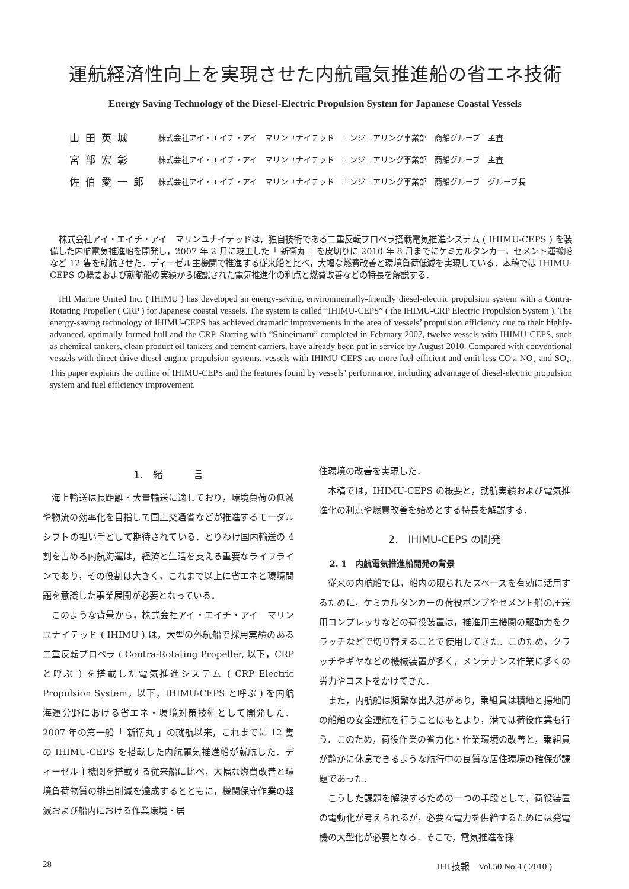運航経済性向上を実現させた内航電気推進船の省エネ技術
Energy Saving Technology of the Diesel-Electric Propulsion System for Japanese Coastal Vessels
| 山田英城 | 株式会社アイ・エイチ・アイ マリンユナイテッド エンジニアリング事業部 商船グループ 主査 |
| 宮部宏彰 | 株式会社アイ・エイチ・アイ マリンユナイテッド エンジニアリング事業部 商船グループ 主査 |
| 佐伯愛一郎 | 株式会社アイ・エイチ・アイ マリンユナイテッド エンジニアリング事業部 商船グループ グループ長 |
株式会社アイ・エイチ・アイ　マリンユナイテッドは，独自技術である二重反転プロペラ搭載電気推進システム ( IHIMU-CEPS ) を装備した内航電気推進船を開発し，2007 年 2 月に竣工した「 新衛丸 」を皮切りに 2010 年 8 月までにケミカルタンカー，セメント運搬船など 12 隻を就航させた．ディーゼル主機関で推進する従来船と比べ，大幅な燃費改善と環境負荷低減を実現している．本稿では IHIMU-CEPS の概要および就航船の実績から確認された電気推進化の利点と燃費改善などの特長を解説する．
IHI Marine United Inc. ( IHIMU ) has developed an energy-saving, environmentally-friendly diesel-electric propulsion system with a Contra-Rotating Propeller ( CRP ) for Japanese coastal vessels. The system is called “IHIMU-CEPS” ( the IHIMU-CRP Electric Propulsion System ). The energy-saving technology of IHIMU-CEPS has achieved dramatic improvements in the area of vessels’ propulsion efficiency due to their highly-advanced, optimally formed hull and the CRP. Starting with “Shineimaru” completed in February 2007, twelve vessels with IHIMU-CEPS, such as chemical tankers, clean product oil tankers and cement carriers, have already been put in service by August 2010. Compared with conventional vessels with direct-drive diesel engine propulsion systems, vessels with IHIMU-CEPS are more fuel efficient and emit less CO<sub>2</sub>, NO<sub>x</sub> and SO<sub>x</sub>. This paper explains the outline of IHIMU-CEPS and the features found by vessels’ performance, including advantage of diesel-electric propulsion system and fuel efficiency improvement.
1.　緒　　　言
海上輸送は長距離・大量輸送に適しており，環境負荷の低減や物流の効率化を目指して国土交通省などが推進するモーダルシフトの担い手として期待されている．とりわけ国内輸送の 4 割を占める内航海運は，経済と生活を支える重要なライフラインであり，その役割は大きく，これまで以上に省エネと環境問題を意識した事業展開が必要となっている．
このような背景から，株式会社アイ・エイチ・アイ　マリンユナイテッド ( IHIMU ) は，大型の外航船で採用実績のある二重反転プロペラ ( Contra-Rotating Propeller, 以下，CRP と呼ぶ ) を搭載した電気推進システム ( CRP Electric Propulsion System，以下，IHIMU-CEPS と呼ぶ ) を内航海運分野における省エネ・環境対策技術として開発した．2007 年の第一船「 新衛丸 」の就航以来，これまでに 12 隻の IHIMU-CEPS を搭載した内航電気推進船が就航した．ディーゼル主機関を搭載する従来船に比べ，大幅な燃費改善と環境負荷物質の排出削減を達成するとともに，機関保守作業の軽減および船内における作業環境・居
住環境の改善を実現した．
本稿では，IHIMU-CEPS の概要と，就航実績および電気推進化の利点や燃費改善を始めとする特長を解説する．
2.　IHIMU-CEPS の開発
2. 1　内航電気推進船開発の背景
従来の内航船では，船内の限られたスペースを有効に活用するために，ケミカルタンカーの荷役ポンプやセメント船の圧送用コンプレッサなどの荷役装置は，推進用主機関の駆動力をクラッチなどで切り替えることで使用してきた．このため，クラッチやギヤなどの機械装置が多く，メンテナンス作業に多くの労力やコストをかけてきた．
また，内航船は頻繁な出入港があり，乗組員は積地と揚地間の船舶の安全運航を行うことはもとより，港では荷役作業も行う．このため，荷役作業の省力化・作業環境の改善と，乗組員が静かに休息できるような航行中の良質な居住環境の確保が課題であった．
こうした課題を解決するための一つの手段として，荷役装置の電動化が考えられるが，必要な電力を供給するためには発電機の大型化が必要となる．そこで，電気推進を採
28 IHI 技報　Vol.50 No.4 ( 2010 )